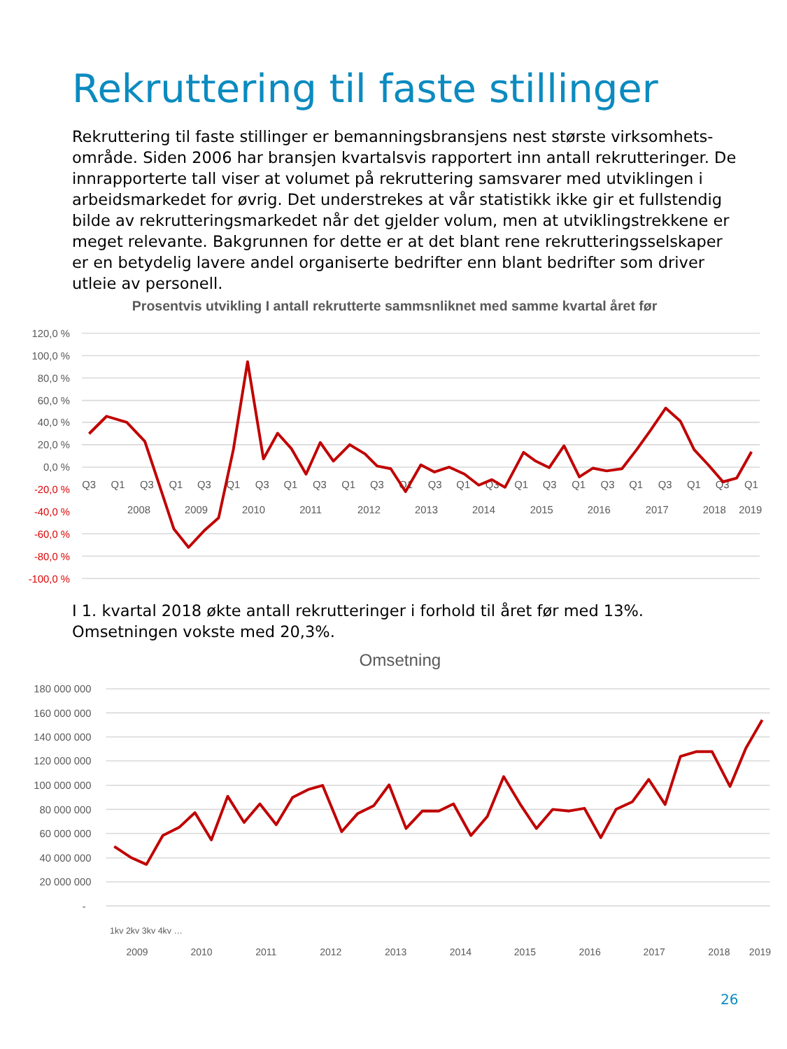Rekruttering til faste stillinger
Rekruttering til faste stillinger er bemanningsbransjens nest største virksomhets-område. Siden 2006 har bransjen kvartalsvis rapportert inn antall rekrutteringer. De innrapporterte tall viser at volumet på rekruttering samsvarer med utviklingen i arbeidsmarkedet for øvrig. Det understrekes at vår statistikk ikke gir et fullstendig bilde av rekrutteringsmarkedet når det gjelder volum, men at utviklingstrekkene er meget relevante. Bakgrunnen for dette er at det blant rene rekrutteringsselskaper er en betydelig lavere andel organiserte bedrifter enn blant bedrifter som driver utleie av personell.
Prosentvis utvikling I antall rekrutterte sammsnliknet med samme kvartal året før
120,0 %
100,0 %
80,0 %
60,0 %
40,0 %
20,0 %
0,0 %
-20,0 %
-40,0 %
-60,0 %
-80,0 %
-100,0 %
Q3
Q1
Q3
Q1
Q3
Q1
Q3
Q1
Q3
Q1
Q3
Q1
Q3
Q1
Q3
Q1
Q3
Q1
Q3
Q1
Q3
Q1
Q3
Q1
2008
2009
2010
2011
2012
2013
2014
2015
2016
2017
2018
2019
I 1. kvartal 2018 økte antall rekrutteringer i forhold til året før med 13%.
Omsetningen vokste med 20,3%.
Omsetning
180 000 000
160 000 000
140 000 000
120 000 000
100 000 000
80 000 000
60 000 000
40 000 000
20 000 000
-
2009
2010
2011
2012
2013
2014
2015
2016
2017
2018
2019
1kv 2kv 3kv 4kv …
26